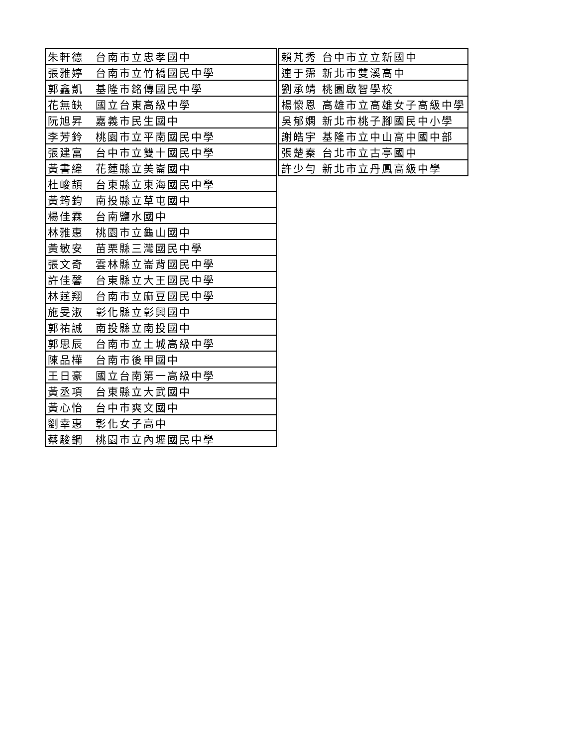| 朱軒德 台南市立忠孝國中 |
| 張雅婷 台南市立竹橋國民中學 |
| 郭鑫凱 基隆市銘傳國民中學 |
| 花無缺 國立台東高級中學 |
| 阮旭昇 嘉義市民生國中 |
| 李芳鈴 桃園市立平南國民中學 |
| 張建富 台中市立雙十國民中學 |
| 黃書緯 花蓮縣立美崙國中 |
| 杜峻頡 台東縣立東海國民中學 |
| 黃筠鈞 南投縣立草屯國中 |
| 楊佳霖 台南鹽水國中 |
| 林雅惠 桃園市立龜山國中 |
| 黃敏安 苗栗縣三灣國民中學 |
| 張文奇 雲林縣立崙背國民中學 |
| 許佳馨 台東縣立大王國民中學 |
| 林莛翔 台南市立麻豆國民中學 |
| 施旻淑 彰化縣立彰興國中 |
| 郭祐誠 南投縣立南投國中 |
| 郭思辰 台南市立土城高級中學 |
| 陳品樺 台南市後甲國中 |
| 王日豪 國立台南第一高級中學 |
| 黃丞項 台東縣立大武國中 |
| 黃心怡 台中市爽文國中 |
| 劉幸惠 彰化女子高中 |
| 蔡駿鋼 桃園市立內壢國民中學 |
| 賴芃秀 台中市立立新國中 |
| 連于霈 新北市雙溪高中 |
| 劉承靖 桃園啟智學校 |
| 楊懷恩 高雄市立高雄女子高級中學 |
| 吳郁嫻 新北市桃子腳國民中小學 |
| 謝皓宇 基隆市立中山高中國中部 |
| 張楚秦 台北市立古亭國中 |
| 許少勻 新北市立丹鳳高級中學 |